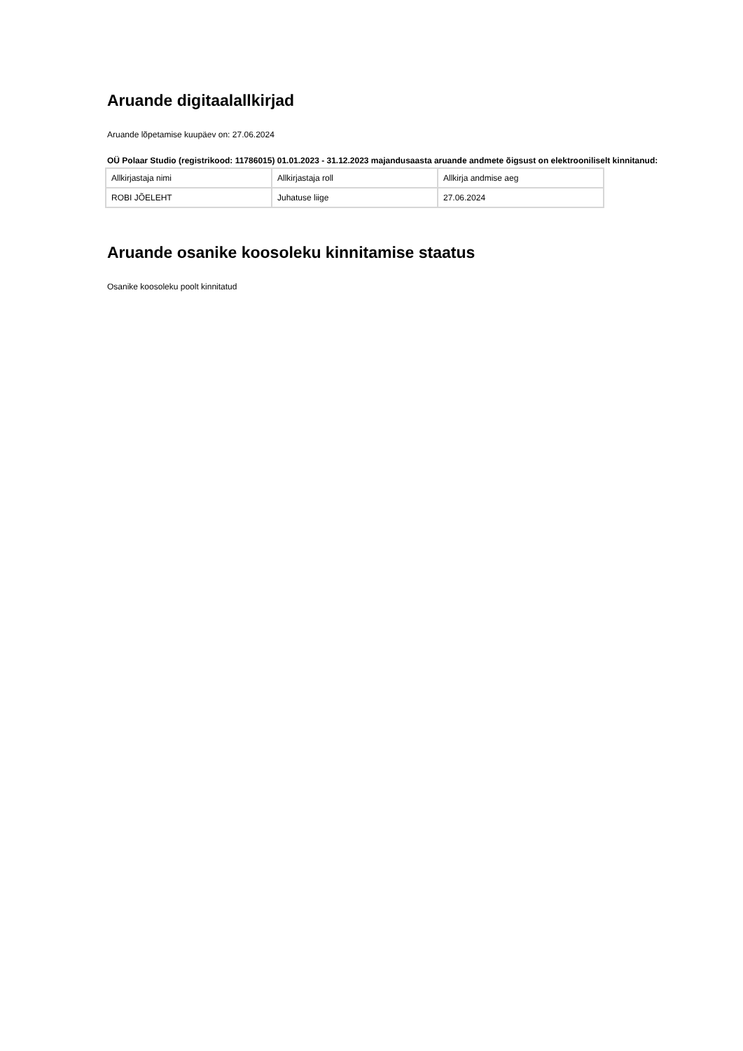Aruande digitaalallkirjad
Aruande lõpetamise kuupäev on: 27.06.2024
OÜ Polaar Studio (registrikood: 11786015) 01.01.2023 - 31.12.2023 majandusaasta aruande andmete õigsust on elektrooniliselt kinnitanud:
| Allkirjastaja nimi | Allkirjastaja roll | Allkirja andmise aeg |
| ROBI JÕELEHT | Juhatuse liige | 27.06.2024 |
Aruande osanike koosoleku kinnitamise staatus
Osanike koosoleku poolt kinnitatud